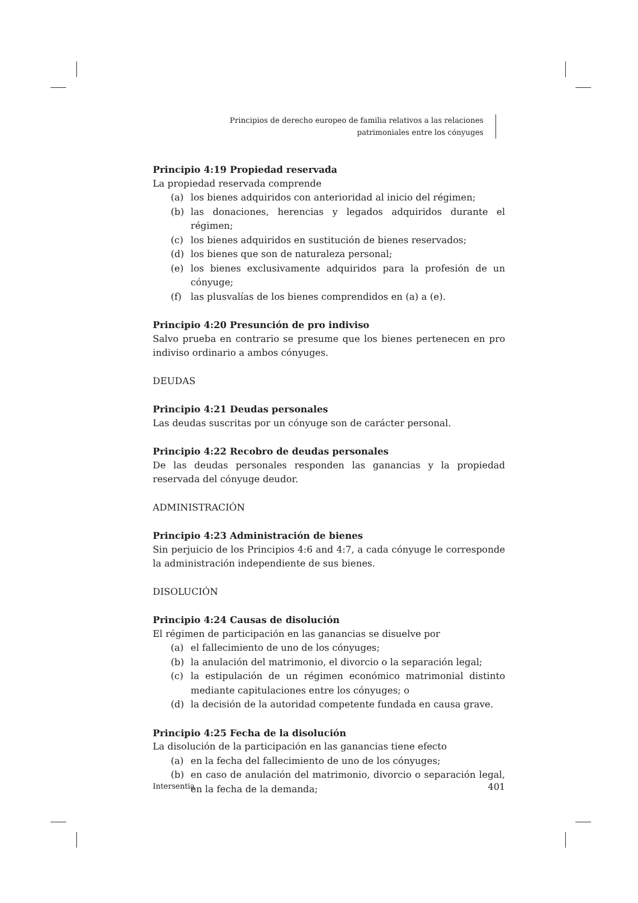Principios de derecho europeo de familia relativos a las relaciones
patrimoniales entre los cónyuges
Principio 4:19 Propiedad reservada
La propiedad reservada comprende
(a) los bienes adquiridos con anterioridad al inicio del régimen;
(b) las donaciones, herencias y legados adquiridos durante el régimen;
(c) los bienes adquiridos en sustitución de bienes reservados;
(d) los bienes que son de naturaleza personal;
(e) los bienes exclusivamente adquiridos para la profesión de un cónyuge;
(f) las plusvalías de los bienes comprendidos en (a) a (e).
Principio 4:20 Presunción de pro indiviso
Salvo prueba en contrario se presume que los bienes pertenecen en pro indiviso ordinario a ambos cónyuges.
DEUDAS
Principio 4:21 Deudas personales
Las deudas suscritas por un cónyuge son de carácter personal.
Principio 4:22 Recobro de deudas personales
De las deudas personales responden las ganancias y la propiedad reservada del cónyuge deudor.
ADMINISTRACIÓN
Principio 4:23 Administración de bienes
Sin perjuicio de los Principios 4:6 and 4:7, a cada cónyuge le corresponde la administración independiente de sus bienes.
DISOLUCIÓN
Principio 4:24 Causas de disolución
El régimen de participación en las ganancias se disuelve por
(a) el fallecimiento de uno de los cónyuges;
(b) la anulación del matrimonio, el divorcio o la separación legal;
(c) la estipulación de un régimen económico matrimonial distinto mediante capitulaciones entre los cónyuges; o
(d) la decisión de la autoridad competente fundada en causa grave.
Principio 4:25 Fecha de la disolución
La disolución de la participación en las ganancias tiene efecto
(a) en la fecha del fallecimiento de uno de los cónyuges;
(b) en caso de anulación del matrimonio, divorcio o separación legal, en la fecha de la demanda;
Intersentia 401